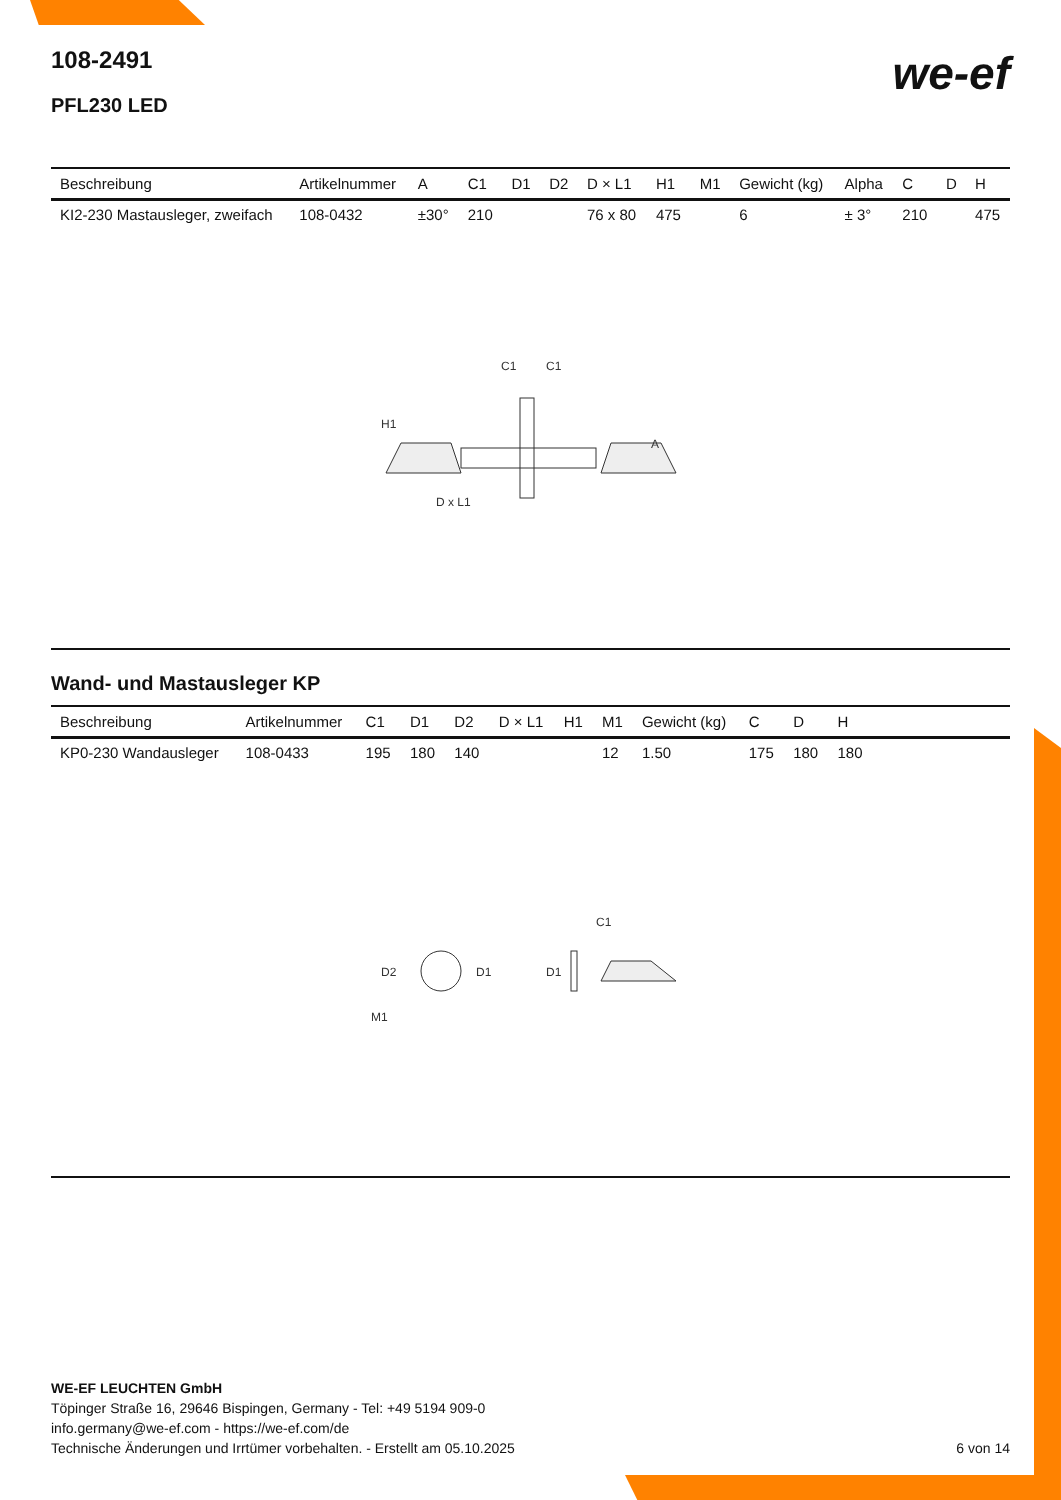108-2491
PFL230 LED
we-ef
| Beschreibung | Artikelnummer | A | C1 | D1 | D2 | D × L1 | H1 | M1 | Gewicht (kg) | Alpha | C | D | H |
| --- | --- | --- | --- | --- | --- | --- | --- | --- | --- | --- | --- | --- | --- |
| KI2-230 Mastausleger, zweifach | 108-0432 | ±30° | 210 | | | 76 x 80 | 475 | | 6 | ± 3° | 210 | | 475 |
C1
C1
H1
A
D x L1
Wand- und Mastausleger KP
| Beschreibung | Artikelnummer | C1 | D1 | D2 | D × L1 | H1 | M1 | Gewicht (kg) | C | D | H | |
| --- | --- | --- | --- | --- | --- | --- | --- | --- | --- | --- | --- | --- |
| KP0-230 Wandausleger | 108-0433 | 195 | 180 | 140 | | | 12 | 1.50 | 175 | 180 | 180 | |
D2
D1
M1
D1
C1
WE-EF LEUCHTEN GmbH
Töpinger Straße 16, 29646 Bispingen, Germany - Tel: +49 5194 909-0
info.germany@we-ef.com - https://we-ef.com/de
Technische Änderungen und Irrtümer vorbehalten. - Erstellt am 05.10.2025 6 von 14